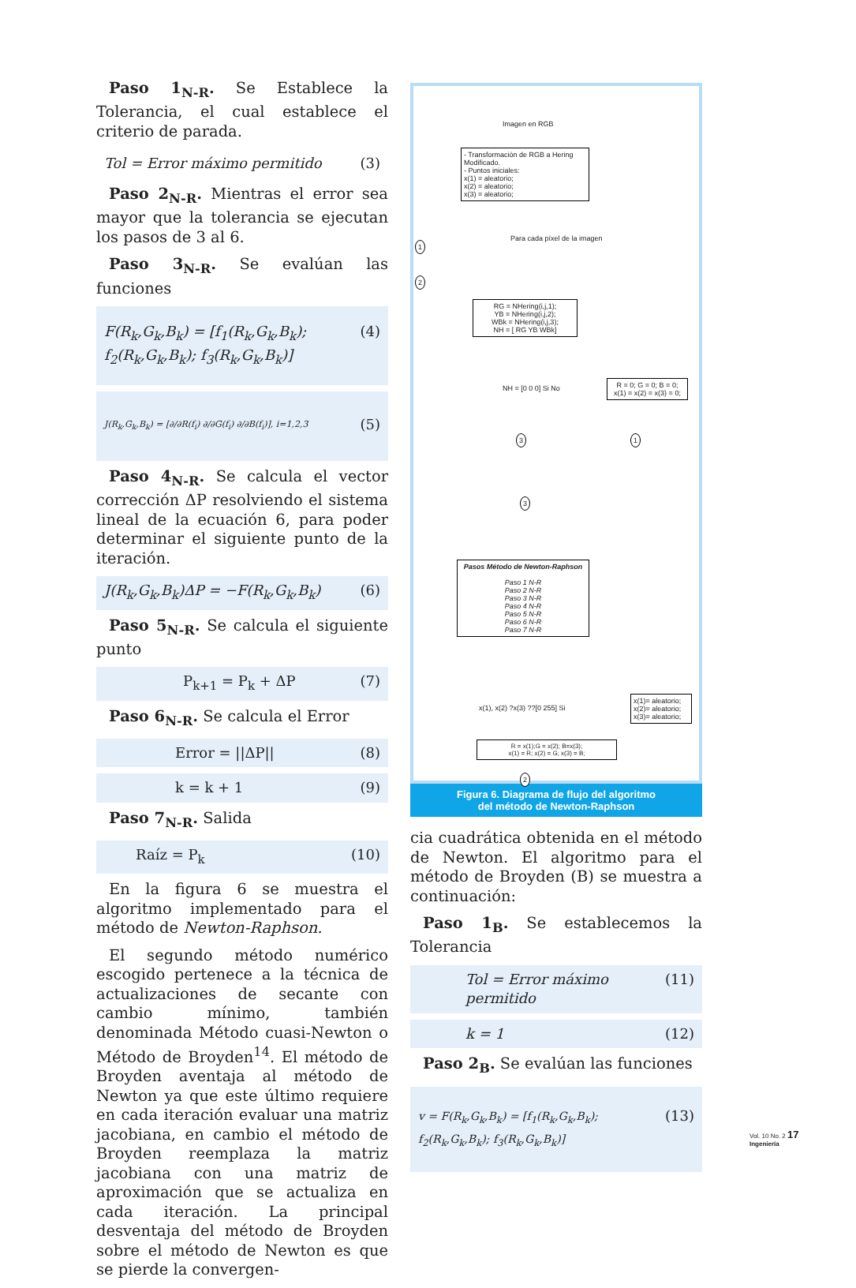Paso 1<sub>N-R</sub>. Se Establece la Tolerancia, el cual establece el criterio de parada.
Tol = Error máximo permitido (3)
Paso 2<sub>N-R</sub>. Mientras el error sea mayor que la tolerancia se ejecutan los pasos de 3 al 6.
Paso 3<sub>N-R</sub>. Se evalúan las funciones
F(R<sub>k</sub>,G<sub>k</sub>,B<sub>k</sub>) = [f<sub>1</sub>(R<sub>k</sub>,G<sub>k</sub>,B<sub>k</sub>); f<sub>2</sub>(R<sub>k</sub>,G<sub>k</sub>,B<sub>k</sub>); f<sub>3</sub>(R<sub>k</sub>,G<sub>k</sub>,B<sub>k</sub>)] (4)
J(R<sub>k</sub>,G<sub>k</sub>,B<sub>k</sub>) = [∂/∂R(f<sub>i</sub>) ∂/∂G(f<sub>i</sub>) ∂/∂B(f<sub>i</sub>)], i=1,2,3 (5)
Paso 4<sub>N-R</sub>. Se calcula el vector corrección ΔP resolviendo el sistema lineal de la ecuación 6, para poder determinar el siguiente punto de la iteración.
J(R<sub>k</sub>,G<sub>k</sub>,B<sub>k</sub>)ΔP = −F(R<sub>k</sub>,G<sub>k</sub>,B<sub>k</sub>) (6)
Paso 5<sub>N-R</sub>. Se calcula el siguiente punto
P<sub>k+1</sub> = P<sub>k</sub> + ΔP (7)
Paso 6<sub>N-R</sub>. Se calcula el Error
Error = ||ΔP|| (8)
k = k + 1 (9)
Paso 7<sub>N-R</sub>. Salida
Raíz = P<sub>k</sub> (10)
En la figura 6 se muestra el algoritmo implementado para el método de Newton-Raphson.
El segundo método numérico escogido pertenece a la técnica de actualizaciones de secante con cambio mínimo, también denominada Método cuasi-Newton o Método de Broyden<sup>14</sup>. El método de Broyden aventaja al método de Newton ya que este último requiere en cada iteración evaluar una matriz jacobiana, en cambio el método de Broyden reemplaza la matriz jacobiana con una matriz de aproximación que se actualiza en cada iteración. La principal desventaja del método de Broyden sobre el método de Newton es que se pierde la convergen-
Imagen en RGB
- Transformación de RGB a Hering Modificado.
- Puntos iniciales:
x(1) = aleatorio;
x(2) = aleatorio;
x(3) = aleatorio;
Para cada píxel de la imagen
1
2
RG = NHering(i,j,1);
YB = NHering(i,j,2);
WBk = NHering(i,j,3);
NH = [ RG YB WBk]
NH = [0 0 0] Si No
R = 0; G = 0; B = 0;
x(1) = x(2) = x(3) = 0;
3 1
3
Pasos Método de Newton-Raphson
Paso 1 N-R
Paso 2 N-R
Paso 3 N-R
Paso 4 N-R
Paso 5 N-R
Paso 6 N-R
Paso 7 N-R
x(1), x(2) ?x(3) ??[0 255] Si
x(1)= aleatorio;
x(2)= aleatorio;
x(3)= aleatorio;
R = x(1);G = x(2); B=x(3);
x(1) = R; x(2) = G; x(3) = B;
2
Figura 6. Diagrama de flujo del algoritmo
del método de Newton-Raphson
cia cuadrática obtenida en el método de Newton. El algoritmo para el método de Broyden (B) se muestra a continuación:
Paso 1<sub>B</sub>. Se establecemos la Tolerancia
Tol = Error máximo permitido (11)
k = 1 (12)
Paso 2<sub>B</sub>. Se evalúan las funciones
v = F(R<sub>k</sub>,G<sub>k</sub>,B<sub>k</sub>) = [f<sub>1</sub>(R<sub>k</sub>,G<sub>k</sub>,B<sub>k</sub>); f<sub>2</sub>(R<sub>k</sub>,G<sub>k</sub>,B<sub>k</sub>); f<sub>3</sub>(R<sub>k</sub>,G<sub>k</sub>,B<sub>k</sub>)] (13)
Vol. 10 No. 2 17
Ingeniería